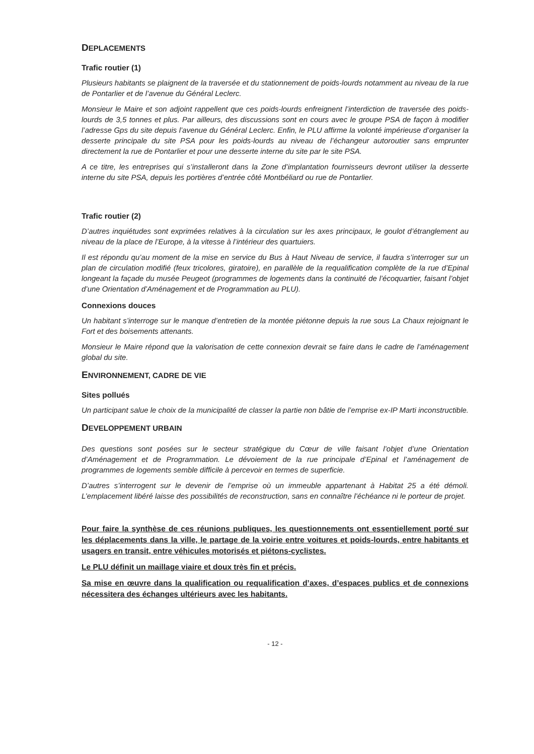DEPLACEMENTS
Trafic routier (1)
Plusieurs habitants se plaignent de la traversée et du stationnement de poids-lourds notamment au niveau de la rue de Pontarlier et de l’avenue du Général Leclerc.
Monsieur le Maire et son adjoint rappellent que ces poids-lourds enfreignent l’interdiction de traversée des poids-lourds de 3,5 tonnes et plus. Par ailleurs, des discussions sont en cours avec le groupe PSA de façon à modifier l’adresse Gps du site depuis l’avenue du Général Leclerc. Enfin, le PLU affirme la volonté impérieuse d’organiser la desserte principale du site PSA pour les poids-lourds au niveau de l’échangeur autoroutier sans emprunter directement la rue de Pontarlier et pour une desserte interne du site par le site PSA.
A ce titre, les entreprises qui s’installeront dans la Zone d’implantation fournisseurs devront utiliser la desserte interne du site PSA, depuis les portières d’entrée côté Montbéliard ou rue de Pontarlier.
Trafic routier (2)
D’autres inquiétudes sont exprimées relatives à la circulation sur les axes principaux, le goulot d’étranglement au niveau de la place de l’Europe, à la vitesse à l’intérieur des quartuiers.
Il est répondu qu’au moment de la mise en service du Bus à Haut Niveau de service, il faudra s’interroger sur un plan de circulation modifié (feux tricolores, giratoire), en parallèle de la requalification complète de la rue d’Epinal longeant la façade du musée Peugeot (programmes de logements dans la continuité de l’écoquartier, faisant l’objet d’une Orientation d’Aménagement et de Programmation au PLU).
Connexions douces
Un habitant s’interroge sur le manque d’entretien de la montée piétonne depuis la rue sous La Chaux rejoignant le Fort et des boisements attenants.
Monsieur le Maire répond que la valorisation de cette connexion devrait se faire dans le cadre de l’aménagement global du site.
ENVIRONNEMENT, CADRE DE VIE
Sites pollués
Un participant salue le choix de la municipalité de classer la partie non bâtie de l’emprise ex-IP Marti inconstructible.
DEVELOPPEMENT URBAIN
Des questions sont posées sur le secteur stratégique du Cœur de ville faisant l’objet d’une Orientation d’Aménagement et de Programmation. Le dévoiement de la rue principale d’Epinal et l’aménagement de programmes de logements semble difficile à percevoir en termes de superficie.
D’autres s’interrogent sur le devenir de l’emprise où un immeuble appartenant à Habitat 25 a été démoli. L’emplacement libéré laisse des possibilités de reconstruction, sans en connaître l’échéance ni le porteur de projet.
Pour faire la synthèse de ces réunions publiques, les questionnements ont essentiellement porté sur les déplacements dans la ville, le partage de la voirie entre voitures et poids-lourds, entre habitants et usagers en transit, entre véhicules motorisés et piétons-cyclistes.
Le PLU définit un maillage viaire et doux très fin et précis.
Sa mise en œuvre dans la qualification ou requalification d’axes, d’espaces publics et de connexions nécessitera des échanges ultérieurs avec les habitants.
- 12 -